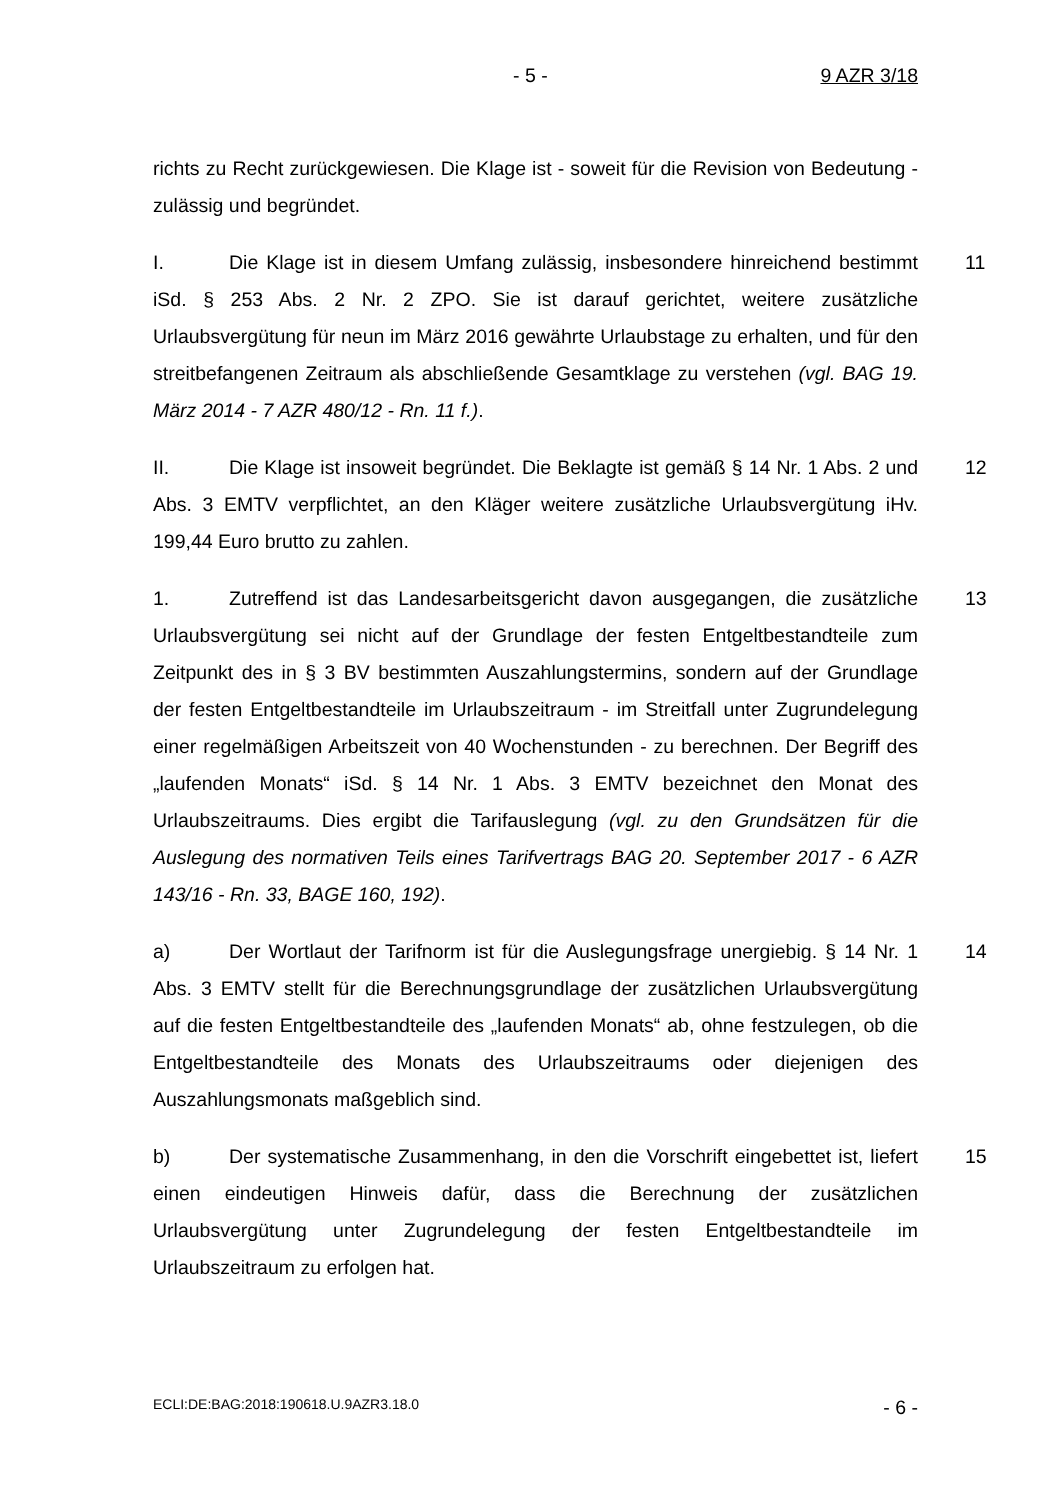- 5 - 9 AZR 3/18
richts zu Recht zurückgewiesen. Die Klage ist - soweit für die Revision von Bedeutung - zulässig und begründet.
11 I. Die Klage ist in diesem Umfang zulässig, insbesondere hinreichend bestimmt iSd. § 253 Abs. 2 Nr. 2 ZPO. Sie ist darauf gerichtet, weitere zusätzliche Urlaubsvergütung für neun im März 2016 gewährte Urlaubstage zu erhalten, und für den streitbefangenen Zeitraum als abschließende Gesamtklage zu verstehen (vgl. BAG 19. März 2014 - 7 AZR 480/12 - Rn. 11 f.).
12 II. Die Klage ist insoweit begründet. Die Beklagte ist gemäß § 14 Nr. 1 Abs. 2 und Abs. 3 EMTV verpflichtet, an den Kläger weitere zusätzliche Urlaubsvergütung iHv. 199,44 Euro brutto zu zahlen.
13 1. Zutreffend ist das Landesarbeitsgericht davon ausgegangen, die zusätzliche Urlaubsvergütung sei nicht auf der Grundlage der festen Entgeltbestandteile zum Zeitpunkt des in § 3 BV bestimmten Auszahlungstermins, sondern auf der Grundlage der festen Entgeltbestandteile im Urlaubszeitraum - im Streitfall unter Zugrundelegung einer regelmäßigen Arbeitszeit von 40 Wochenstunden - zu berechnen. Der Begriff des „laufenden Monats“ iSd. § 14 Nr. 1 Abs. 3 EMTV bezeichnet den Monat des Urlaubszeitraums. Dies ergibt die Tarifauslegung (vgl. zu den Grundsätzen für die Auslegung des normativen Teils eines Tarifvertrags BAG 20. September 2017 - 6 AZR 143/16 - Rn. 33, BAGE 160, 192).
14 a) Der Wortlaut der Tarifnorm ist für die Auslegungsfrage unergiebig. § 14 Nr. 1 Abs. 3 EMTV stellt für die Berechnungsgrundlage der zusätzlichen Urlaubsvergütung auf die festen Entgeltbestandteile des „laufenden Monats“ ab, ohne festzulegen, ob die Entgeltbestandteile des Monats des Urlaubszeitraums oder diejenigen des Auszahlungsmonats maßgeblich sind.
15 b) Der systematische Zusammenhang, in den die Vorschrift eingebettet ist, liefert einen eindeutigen Hinweis dafür, dass die Berechnung der zusätzlichen Urlaubsvergütung unter Zugrundelegung der festen Entgeltbestandteile im Urlaubszeitraum zu erfolgen hat.
ECLI:DE:BAG:2018:190618.U.9AZR3.18.0 - 6 -